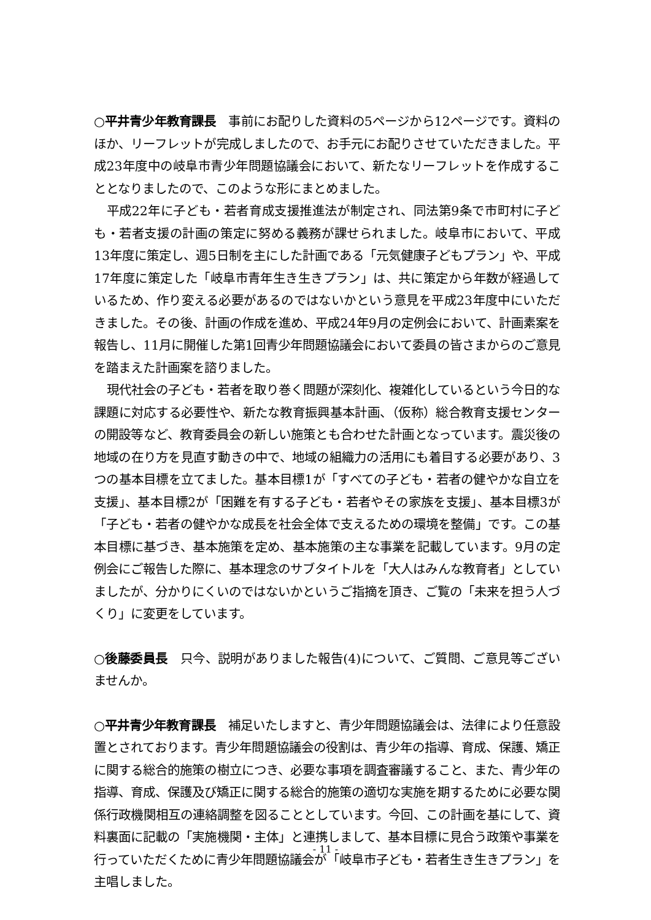○平井青少年教育課長　事前にお配りした資料の5ページから12ページです。資料のほか、リーフレットが完成しましたので、お手元にお配りさせていただきました。平成23年度中の岐阜市青少年問題協議会において、新たなリーフレットを作成することとなりましたので、このような形にまとめました。
平成22年に子ども・若者育成支援推進法が制定され、同法第9条で市町村に子ども・若者支援の計画の策定に努める義務が課せられました。岐阜市において、平成13年度に策定し、週5日制を主にした計画である「元気健康子どもプラン」や、平成17年度に策定した「岐阜市青年生き生きプラン」は、共に策定から年数が経過しているため、作り変える必要があるのではないかという意見を平成23年度中にいただきました。その後、計画の作成を進め、平成24年9月の定例会において、計画素案を報告し、11月に開催した第1回青少年問題協議会において委員の皆さまからのご意見を踏まえた計画案を諮りました。
現代社会の子ども・若者を取り巻く問題が深刻化、複雑化しているという今日的な課題に対応する必要性や、新たな教育振興基本計画、（仮称）総合教育支援センターの開設等など、教育委員会の新しい施策とも合わせた計画となっています。震災後の地域の在り方を見直す動きの中で、地域の組織力の活用にも着目する必要があり、3つの基本目標を立てました。基本目標1が「すべての子ども・若者の健やかな自立を支援」、基本目標2が「困難を有する子ども・若者やその家族を支援」、基本目標3が「子ども・若者の健やかな成長を社会全体で支えるための環境を整備」です。この基本目標に基づき、基本施策を定め、基本施策の主な事業を記載しています。9月の定例会にご報告した際に、基本理念のサブタイトルを「大人はみんな教育者」としていましたが、分かりにくいのではないかというご指摘を頂き、ご覧の「未来を担う人づくり」に変更をしています。
○後藤委員長　只今、説明がありました報告(4)について、ご質問、ご意見等ございませんか。
○平井青少年教育課長　補足いたしますと、青少年問題協議会は、法律により任意設置とされております。青少年問題協議会の役割は、青少年の指導、育成、保護、矯正に関する総合的施策の樹立につき、必要な事項を調査審議すること、また、青少年の指導、育成、保護及び矯正に関する総合的施策の適切な実施を期するために必要な関係行政機関相互の連絡調整を図ることとしています。今回、この計画を基にして、資料裏面に記載の「実施機関・主体」と連携しまして、基本目標に見合う政策や事業を行っていただくために青少年問題協議会が「岐阜市子ども・若者生き生きプラン」を主唱しました。
- 11 -